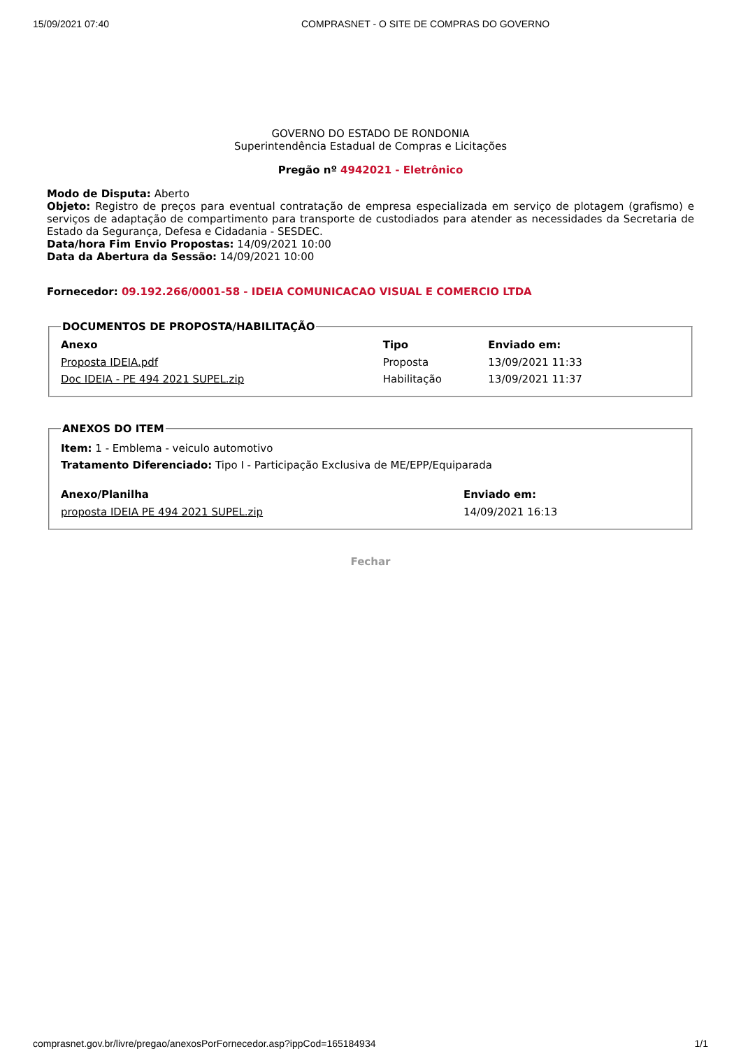15/09/2021 07:40 COMPRASNET - O SITE DE COMPRAS DO GOVERNO
GOVERNO DO ESTADO DE RONDONIA
Superintendência Estadual de Compras e Licitações
Pregão nº 4942021 - Eletrônico
Modo de Disputa: Aberto
Objeto: Registro de preços para eventual contratação de empresa especializada em serviço de plotagem (grafismo) e serviços de adaptação de compartimento para transporte de custodiados para atender as necessidades da Secretaria de Estado da Segurança, Defesa e Cidadania - SESDEC.
Data/hora Fim Envio Propostas: 14/09/2021 10:00
Data da Abertura da Sessão: 14/09/2021 10:00
Fornecedor: 09.192.266/0001-58 - IDEIA COMUNICACAO VISUAL E COMERCIO LTDA
DOCUMENTOS DE PROPOSTA/HABILITAÇÃO
| Anexo | Tipo | Enviado em: |
| --- | --- | --- |
| Proposta IDEIA.pdf | Proposta | 13/09/2021 11:33 |
| Doc IDEIA - PE 494 2021 SUPEL.zip | Habilitação | 13/09/2021 11:37 |
ANEXOS DO ITEM
Item: 1 - Emblema - veiculo automotivo
Tratamento Diferenciado: Tipo I - Participação Exclusiva de ME/EPP/Equiparada
| Anexo/Planilha | Enviado em: |
| --- | --- |
| proposta IDEIA PE 494 2021 SUPEL.zip | 14/09/2021 16:13 |
Fechar
comprasnet.gov.br/livre/pregao/anexosPorFornecedor.asp?ippCod=165184934 1/1